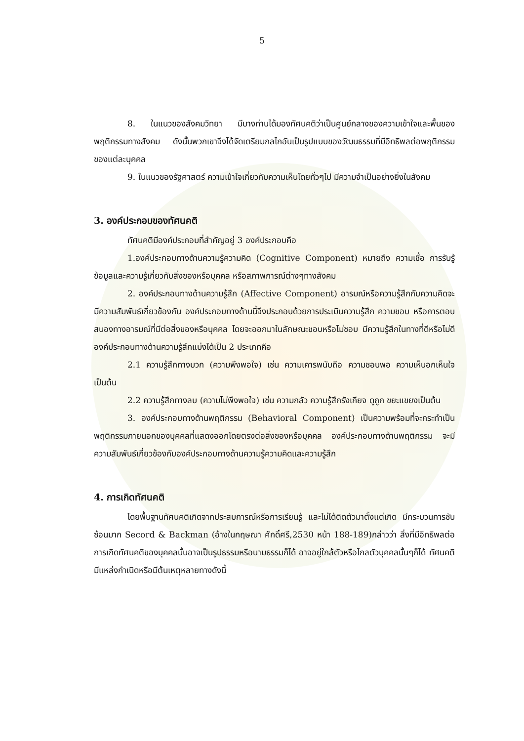5
8. ในแนวของสังคมวิทยา มีบางท่านได้มองทัศนคติว่าเป็นศูนย์กลางของความเข้าใจและพื้นของพฤติกรรมทางสังคม ดังนั้นพวกเขาจึงได้จัดเตรียมกลไกอันเป็นรูปแบบของวัฒนธรรมที่มีอิทธิพลต่อพฤติกรรมของแต่ละบุคคล
9. ในแนวของรัฐศาสตร์ ความเข้าใจเกี่ยวกับความเห็นโดยทั่วๆไป มีความจำเป็นอย่างยิ่งในสังคม
3. องค์ประกอบของทัศนคติ
ทัศนคติมีองค์ประกอบที่สำคัญอยู่ 3 องค์ประกอบคือ
1.องค์ประกอบทางด้านความรู้ความคิด (Cognitive Component) หมายถึง ความเชื่อ การรับรู้ ข้อมูลและความรู้เกี่ยวกับสิ่งของหรือบุคคล หรือสภาพการณ์ต่างๆทางสังคม
2. องค์ประกอบทางด้านความรู้สึก (Affective Component) อารมณ์หรือความรู้สึกกับความคิดจะมีความสัมพันธ์เกี่ยวข้องกัน องค์ประกอบทางด้านนี้จึงประกอบด้วยการประเมินความรู้สึก ความชอบ หรือการตอบสนองทางอารมณ์ที่มีต่อสิ่งของหรือบุคคล โดยจะออกมาในลักษณะชอบหรือไม่ชอบ มีความรู้สึกในทางที่ดีหรือไม่ดี องค์ประกอบทางด้านความรู้สึกแบ่งได้เป็น 2 ประเภทคือ
2.1 ความรู้สึกทางบวก (ความพึงพอใจ) เช่น ความเคารพนับถือ ความชอบพอ ความเห็นอกเห็นใจ เป็นต้น
2.2 ความรู้สึกทางลบ (ความไม่พึงพอใจ) เช่น ความกลัว ความรู้สึกรังเกียจ ดูถูก ขยะแขยงเป็นต้น
3. องค์ประกอบทางด้านพฤติกรรม (Behavioral Component) เป็นความพร้อมที่จะกระทำเป็นพฤติกรรมภายนอกของบุคคลที่แสดงออกโดยตรงต่อสิ่งของหรือบุคคล องค์ประกอบทางด้านพฤติกรรม จะมีความสัมพันธ์เกี่ยวข้องกับองค์ประกอบทางด้านความรู้ความคิดและความรู้สึก
4. การเกิดทัศนคติ
โดยพื้นฐานทัศนคติเกิดจากประสบการณ์หรือการเรียนรู้ และไม่ได้ติดตัวมาตั้งแต่เกิด มีกระบวนการซับซ้อนมาก Secord & Backman (อ้างในกฤษณา ศักดิ์ศรี,2530 หน้า 188-189)กล่าวว่า สิ่งที่มีอิทธิพลต่อการเกิดทัศนคติของบุคคลนั้นอาจเป็นรูปธรรมหรือนามธรรมก็ได้ อาจอยู่ใกล้ตัวหรือไกลตัวบุคคลนั้นๆก็ได้ ทัศนคติมีแหล่งกำเนิดหรือมีต้นเหตุหลายทางดังนี้